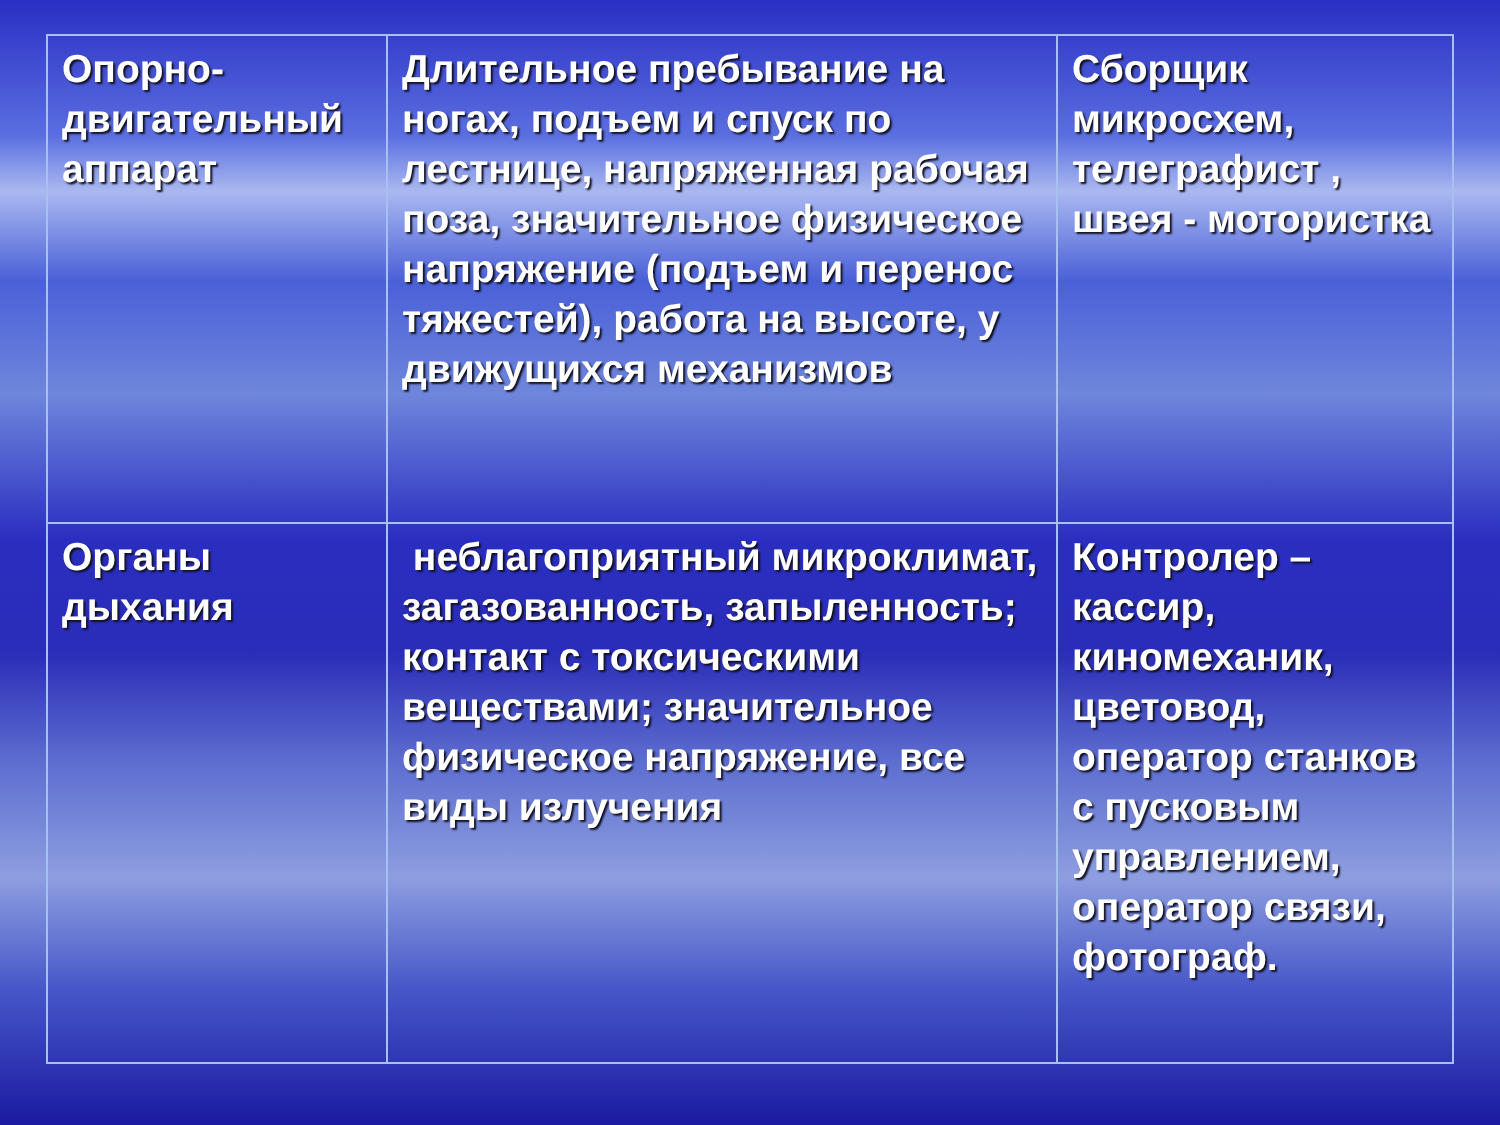| Опорно-двигательный аппарат | Длительное пребывание на ногах, подъем и спуск по лестнице, напряженная рабочая поза, значительное физическое напряжение (подъем и перенос тяжестей), работа на высоте, у движущихся механизмов | Сборщик микросхем, телеграфист , швея - мотористка |
| Органы дыхания | неблагоприятный микроклимат, загазованность, запыленность; контакт с токсическими веществами; значительное физическое напряжение, все виды излучения | Контролер – кассир, киномеханик, цветовод, оператор станков с пусковым управлением, оператор связи, фотограф. |